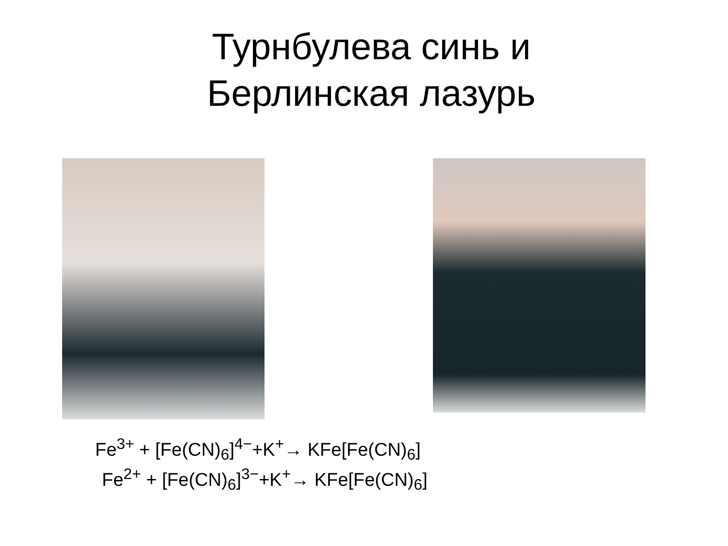Турнбулева синь и
Берлинская лазурь
Fe<sup>3+</sup> + [Fe(CN)<sub>6</sub>]<sup>4−</sup>+K<sup>+</sup>→ KFe[Fe(CN)<sub>6</sub>]
Fe<sup>2+</sup> + [Fe(CN)<sub>6</sub>]<sup>3−</sup>+K<sup>+</sup>→ KFe[Fe(CN)<sub>6</sub>]